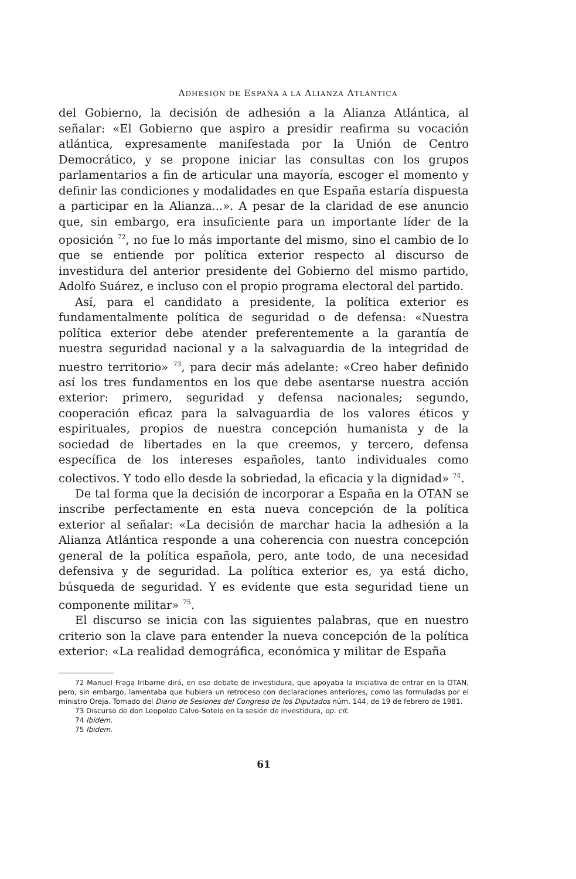ADHESIÓN DE ESPAÑA A LA ALIANZA ATLÁNTICA
del Gobierno, la decisión de adhesión a la Alianza Atlántica, al señalar: «El Gobierno que aspiro a presidir reafirma su vocación atlántica, expresamente manifestada por la Unión de Centro Democrático, y se propone iniciar las consultas con los grupos parlamentarios a fin de articular una mayoría, escoger el momento y definir las condiciones y modalidades en que España estaría dispuesta a participar en la Alianza...». A pesar de la claridad de ese anuncio que, sin embargo, era insuficiente para un importante líder de la oposición <sup>72</sup>, no fue lo más importante del mismo, sino el cambio de lo que se entiende por política exterior respecto al discurso de investidura del anterior presidente del Gobierno del mismo partido, Adolfo Suárez, e incluso con el propio programa electoral del partido.
Así, para el candidato a presidente, la política exterior es fundamentalmente política de seguridad o de defensa: «Nuestra política exterior debe atender preferentemente a la garantía de nuestra seguridad nacional y a la salvaguardia de la integridad de nuestro territorio» <sup>73</sup>, para decir más adelante: «Creo haber definido así los tres fundamentos en los que debe asentarse nuestra acción exterior: primero, seguridad y defensa nacionales; segundo, cooperación eficaz para la salvaguardia de los valores éticos y espirituales, propios de nuestra concepción humanista y de la sociedad de libertades en la que creemos, y tercero, defensa específica de los intereses españoles, tanto individuales como colectivos. Y todo ello desde la sobriedad, la eficacia y la dignidad» <sup>74</sup>.
De tal forma que la decisión de incorporar a España en la OTAN se inscribe perfectamente en esta nueva concepción de la política exterior al señalar: «La decisión de marchar hacia la adhesión a la Alianza Atlántica responde a una coherencia con nuestra concepción general de la política española, pero, ante todo, de una necesidad defensiva y de seguridad. La política exterior es, ya está dicho, búsqueda de seguridad. Y es evidente que esta seguridad tiene un componente militar» <sup>75</sup>.
El discurso se inicia con las siguientes palabras, que en nuestro criterio son la clave para entender la nueva concepción de la política exterior: «La realidad demográfica, económica y militar de España
72 Manuel Fraga Iribarne dirá, en ese debate de investidura, que apoyaba la iniciativa de entrar en la OTAN, pero, sin embargo, lamentaba que hubiera un retroceso con declaraciones anteriores, como las formuladas por el ministro Oreja. Tomado del Diario de Sesiones del Congreso de los Diputados núm. 144, de 19 de febrero de 1981.
73 Discurso de don Leopoldo Calvo-Sotelo en la sesión de investidura, op. cit.
74 Ibidem.
75 Ibidem.
61